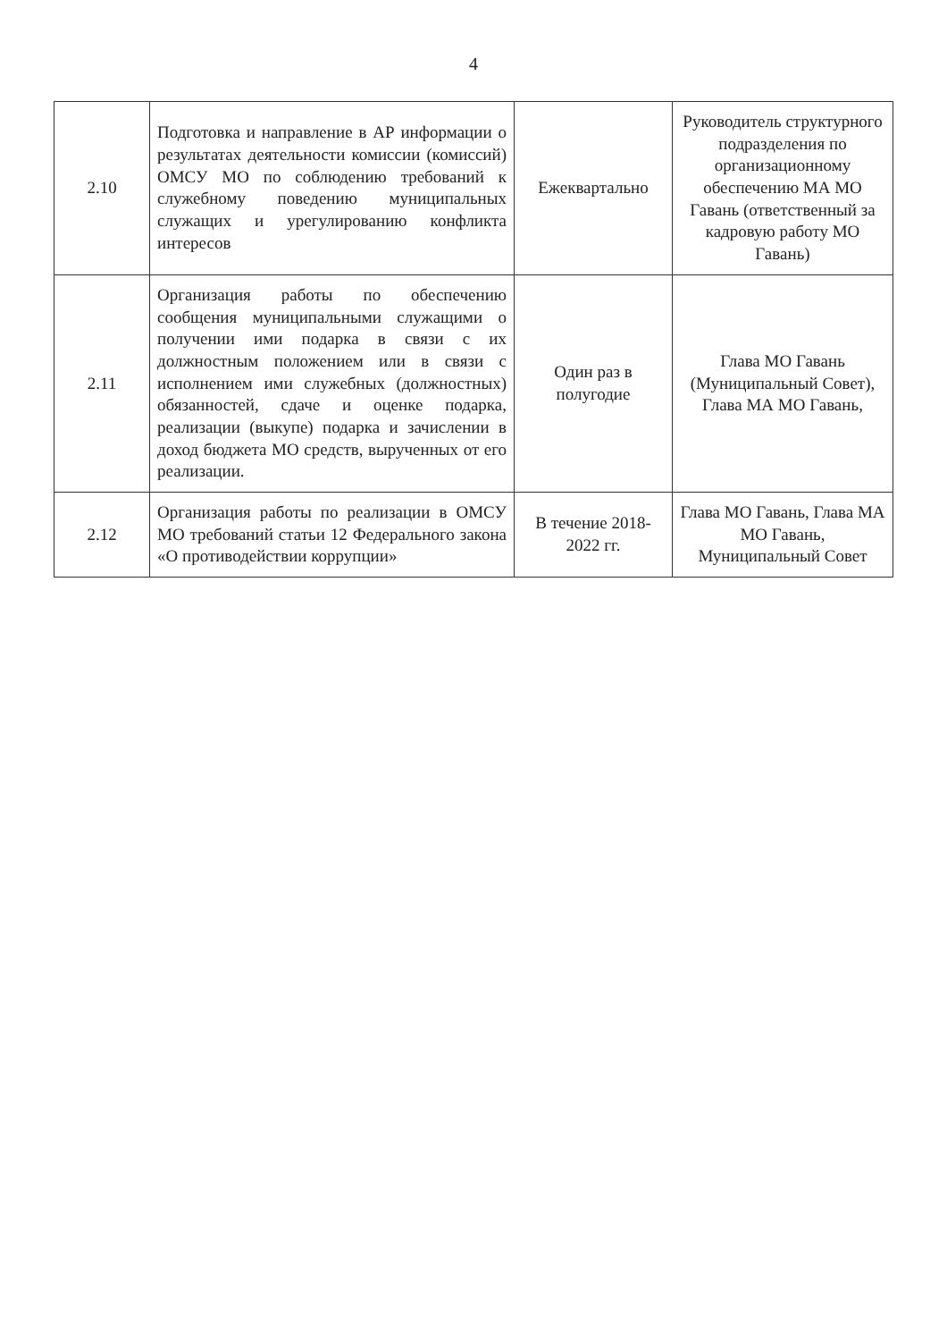4
| 2.10 | Подготовка и направление в АР информации о результатах деятельности комиссии (комиссий) ОМСУ МО по соблюдению требований к служебному поведению муниципальных служащих и урегулированию конфликта интересов | Ежеквартально | Руководитель структурного подразделения по организационному обеспечению МА МО Гавань (ответственный за кадровую работу МО Гавань) |
| 2.11 | Организация работы по обеспечению сообщения муниципальными служащими о получении ими подарка в связи с их должностным положением или в связи с исполнением ими служебных (должностных) обязанностей, сдаче и оценке подарка, реализации (выкупе) подарка и зачислении в доход бюджета МО средств, вырученных от его реализации. | Один раз в полугодие | Глава МО Гавань (Муниципальный Совет), Глава МА МО Гавань, |
| 2.12 | Организация работы по реализации в ОМСУ МО требований статьи 12 Федерального закона «О противодействии коррупции» | В течение 2018-2022 гг. | Глава МО Гавань, Глава МА МО Гавань, Муниципальный Совет |